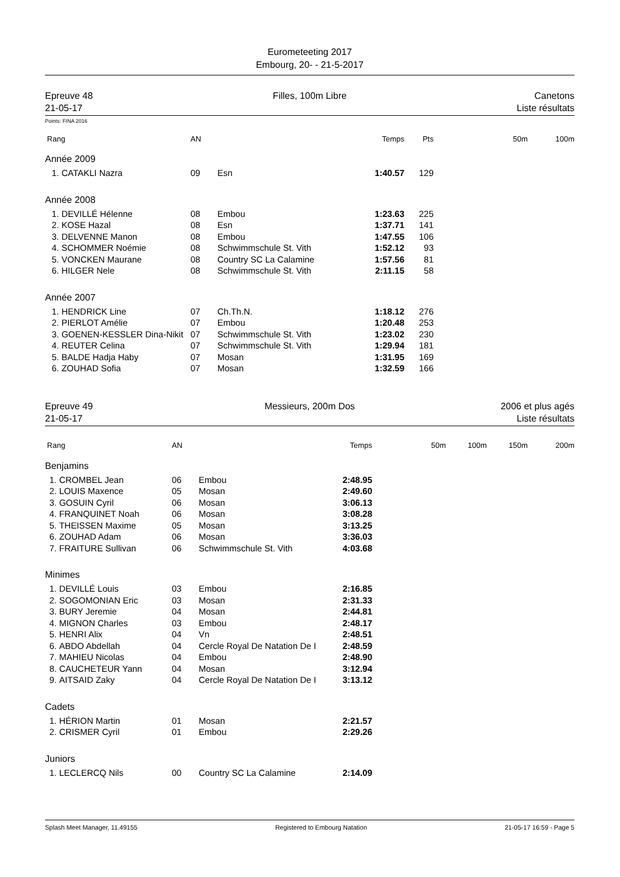Eurometeeting 2017
Embourg, 20- - 21-5-2017
Epreuve 48
21-05-17
Filles, 100m Libre Canetons
Liste résultats
Points: FINA 2016
| Rang | | AN | | Temps | Pts | | 50m | 100m |
| --- | --- | --- | --- | --- | --- | --- | --- | --- |
| Année 2009 | | | | | | | | |
| 1. | CATAKLI Nazra | 09 | Esn | 1:40.57 | 129 | | | |
| Année 2008 | | | | | | | | |
| 1. | DEVILLÉ Hélenne | 08 | Embou | 1:23.63 | 225 | | | |
| 2. | KOSE Hazal | 08 | Esn | 1:37.71 | 141 | | | |
| 3. | DELVENNE Manon | 08 | Embou | 1:47.55 | 106 | | | |
| 4. | SCHOMMER Noémie | 08 | Schwimmschule St. Vith | 1:52.12 | 93 | | | |
| 5. | VONCKEN Maurane | 08 | Country SC La Calamine | 1:57.56 | 81 | | | |
| 6. | HILGER Nele | 08 | Schwimmschule St. Vith | 2:11.15 | 58 | | | |
| Année 2007 | | | | | | | | |
| 1. | HENDRICK Line | 07 | Ch.Th.N. | 1:18.12 | 276 | | | |
| 2. | PIERLOT Amélie | 07 | Embou | 1:20.48 | 253 | | | |
| 3. | GOENEN-KESSLER Dina-Nikit | 07 | Schwimmschule St. Vith | 1:23.02 | 230 | | | |
| 4. | REUTER Celina | 07 | Schwimmschule St. Vith | 1:29.94 | 181 | | | |
| 5. | BALDE Hadja Haby | 07 | Mosan | 1:31.95 | 169 | | | |
| 6. | ZOUHAD Sofia | 07 | Mosan | 1:32.59 | 166 | | | |
Epreuve 49
21-05-17
Messieurs, 200m Dos 2006 et plus agés
Liste résultats
| Rang | | AN | | Temps | | 50m | 100m | 150m | 200m |
| --- | --- | --- | --- | --- | --- | --- | --- | --- | --- |
| Benjamins | | | | | | | | | |
| 1. | CROMBEL Jean | 06 | Embou | 2:48.95 | | | | | |
| 2. | LOUIS Maxence | 05 | Mosan | 2:49.60 | | | | | |
| 3. | GOSUIN Cyril | 06 | Mosan | 3:06.13 | | | | | |
| 4. | FRANQUINET Noah | 06 | Mosan | 3:08.28 | | | | | |
| 5. | THEISSEN Maxime | 05 | Mosan | 3:13.25 | | | | | |
| 6. | ZOUHAD Adam | 06 | Mosan | 3:36.03 | | | | | |
| 7. | FRAITURE Sullivan | 06 | Schwimmschule St. Vith | 4:03.68 | | | | | |
| Minimes | | | | | | | | | |
| 1. | DEVILLÉ Louis | 03 | Embou | 2:16.85 | | | | | |
| 2. | SOGOMONIAN Eric | 03 | Mosan | 2:31.33 | | | | | |
| 3. | BURY Jeremie | 04 | Mosan | 2:44.81 | | | | | |
| 4. | MIGNON Charles | 03 | Embou | 2:48.17 | | | | | |
| 5. | HENRI Alix | 04 | Vn | 2:48.51 | | | | | |
| 6. | ABDO Abdellah | 04 | Cercle Royal De Natation De I | 2:48.59 | | | | | |
| 7. | MAHIEU Nicolas | 04 | Embou | 2:48.90 | | | | | |
| 8. | CAUCHETEUR Yann | 04 | Mosan | 3:12.94 | | | | | |
| 9. | AITSAID Zaky | 04 | Cercle Royal De Natation De I | 3:13.12 | | | | | |
| Cadets | | | | | | | | | |
| 1. | HÉRION Martin | 01 | Mosan | 2:21.57 | | | | | |
| 2. | CRISMER Cyril | 01 | Embou | 2:29.26 | | | | | |
| Juniors | | | | | | | | | |
| 1. | LECLERCQ Nils | 00 | Country SC La Calamine | 2:14.09 | | | | | |
Splash Meet Manager, 11.49155 Registered to Embourg Natation 21-05-17 16:59 - Page 5